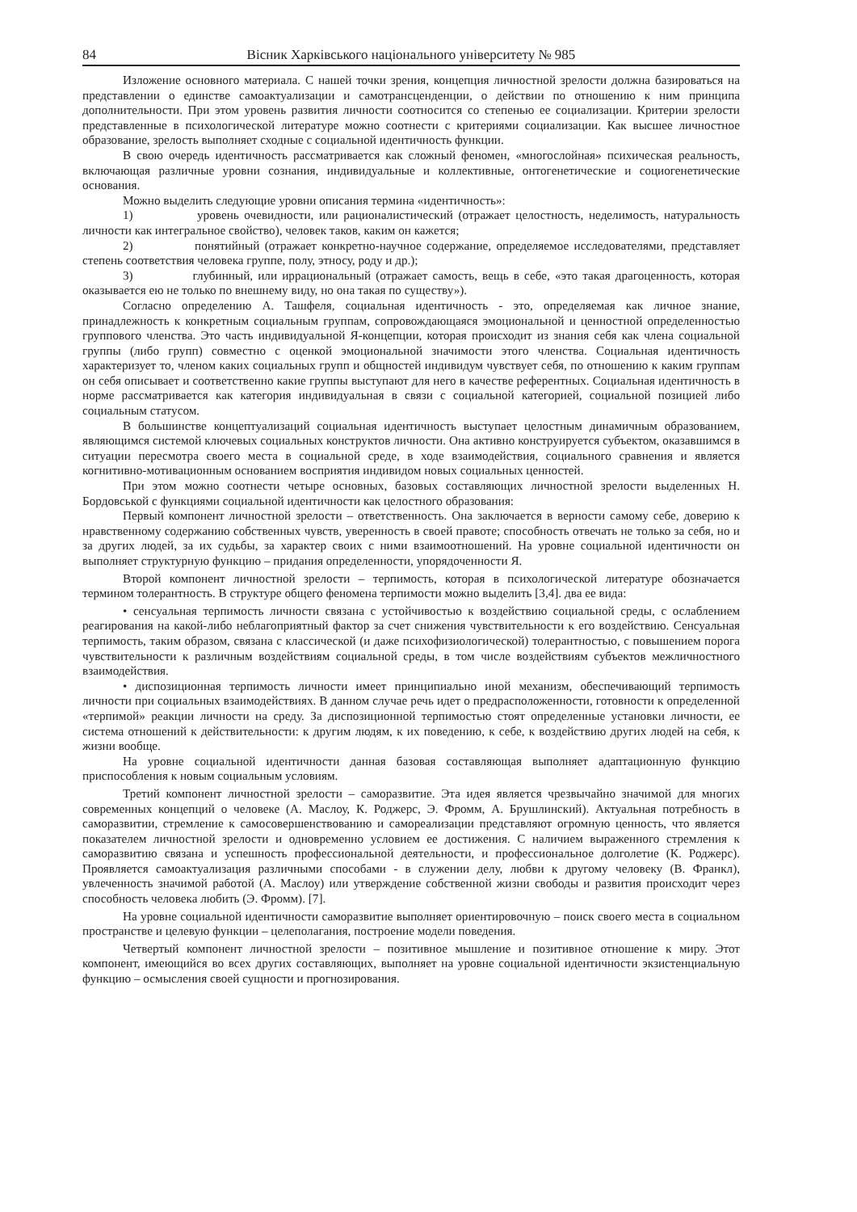84 Вісник Харківського національного університету № 985
Изложение основного материала. С нашей точки зрения, концепция личностной зрелости должна базироваться на представлении о единстве самоактуализации и самотрансценденции, о действии по отношению к ним принципа дополнительности. При этом уровень развития личности соотносится со степенью ее социализации. Критерии зрелости представленные в психологической литературе можно соотнести с критериями социализации. Как высшее личностное образование, зрелость выполняет сходные с социальной идентичность функции.
В свою очередь идентичность рассматривается как сложный феномен, «многослойная» психическая реальность, включающая различные уровни сознания, индивидуальные и коллективные, онтогенетические и социогенетические основания.
Можно выделить следующие уровни описания термина «идентичность»:
1) уровень очевидности, или рационалистический (отражает целостность, неделимость, натуральность личности как интегральное свойство), человек таков, каким он кажется;
2) понятийный (отражает конкретно-научное содержание, определяемое исследователями, представляет степень соответствия человека группе, полу, этносу, роду и др.);
3) глубинный, или иррациональный (отражает самость, вещь в себе, «это такая драгоценность, которая оказывается ею не только по внешнему виду, но она такая по существу»).
Согласно определению А. Ташфеля, социальная идентичность - это, определяемая как личное знание, принадлежность к конкретным социальным группам, сопровождающаяся эмоциональной и ценностной определенностью группового членства. Это часть индивидуальной Я-концепции, которая происходит из знания себя как члена социальной группы (либо групп) совместно с оценкой эмоциональной значимости этого членства. Социальная идентичность характеризует то, членом каких социальных групп и общностей индивидум чувствует себя, по отношению к каким группам он себя описывает и соответственно какие группы выступают для него в качестве референтных. Социальная идентичность в норме рассматривается как категория индивидуальная в связи с социальной категорией, социальной позицией либо социальным статусом.
В большинстве концептуализаций социальная идентичность выступает целостным динамичным образованием, являющимся системой ключевых социальных конструктов личности. Она активно конструируется субъектом, оказавшимся в ситуации пересмотра своего места в социальной среде, в ходе взаимодействия, социального сравнения и является когнитивно-мотивационным основанием восприятия индивидом новых социальных ценностей.
При этом можно соотнести четыре основных, базовых составляющих личностной зрелости выделенных Н. Бордовськой с функциями социальной идентичности как целостного образования:
Первый компонент личностной зрелости – ответственность. Она заключается в верности самому себе, доверию к нравственному содержанию собственных чувств, уверенность в своей правоте; способность отвечать не только за себя, но и за других людей, за их судьбы, за характер своих с ними взаимоотношений. На уровне социальной идентичности он выполняет структурную функцию – придания определенности, упорядоченности Я.
Второй компонент личностной зрелости – терпимость, которая в психологической литературе обозначается термином толерантность. В структуре общего феномена терпимости можно выделить [3,4]. два ее вида:
• сенсуальная терпимость личности связана с устойчивостью к воздействию социальной среды, с ослаблением реагирования на какой-либо неблагоприятный фактор за счет снижения чувствительности к его воздействию. Сенсуальная терпимость, таким образом, связана с классической (и даже психофизиологической) толерантностью, с повышением порога чувствительности к различным воздействиям социальной среды, в том числе воздействиям субъектов межличностного взаимодействия.
• диспозиционная терпимость личности имеет принципиально иной механизм, обеспечивающий терпимость личности при социальных взаимодействиях. В данном случае речь идет о предрасположенности, готовности к определенной «терпимой» реакции личности на среду. За диспозиционной терпимостью стоят определенные установки личности, ее система отношений к действительности: к другим людям, к их поведению, к себе, к воздействию других людей на себя, к жизни вообще.
На уровне социальной идентичности данная базовая составляющая выполняет адаптационную функцию приспособления к новым социальным условиям.
Третий компонент личностной зрелости – саморазвитие. Эта идея является чрезвычайно значимой для многих современных концепций о человеке (А. Маслоу, К. Роджерс, Э. Фромм, А. Брушлинский). Актуальная потребность в саморазвитии, стремление к самосовершенствованию и самореализации представляют огромную ценность, что является показателем личностной зрелости и одновременно условием ее достижения. С наличием выраженного стремления к саморазвитию связана и успешность профессиональной деятельности, и профессиональное долголетие (К. Роджерс). Проявляется самоактуализация различными способами - в служении делу, любви к другому человеку (В. Франкл), увлеченность значимой работой (А. Маслоу) или утверждение собственной жизни свободы и развития происходит через способность человека любить (Э. Фромм). [7].
На уровне социальной идентичности саморазвитие выполняет ориентировочную – поиск своего места в социальном пространстве и целевую функции – целеполагания, построение модели поведения.
Четвертый компонент личностной зрелости – позитивное мышление и позитивное отношение к миру. Этот компонент, имеющийся во всех других составляющих, выполняет на уровне социальной идентичности экзистенциальную функцию – осмысления своей сущности и прогнозирования.